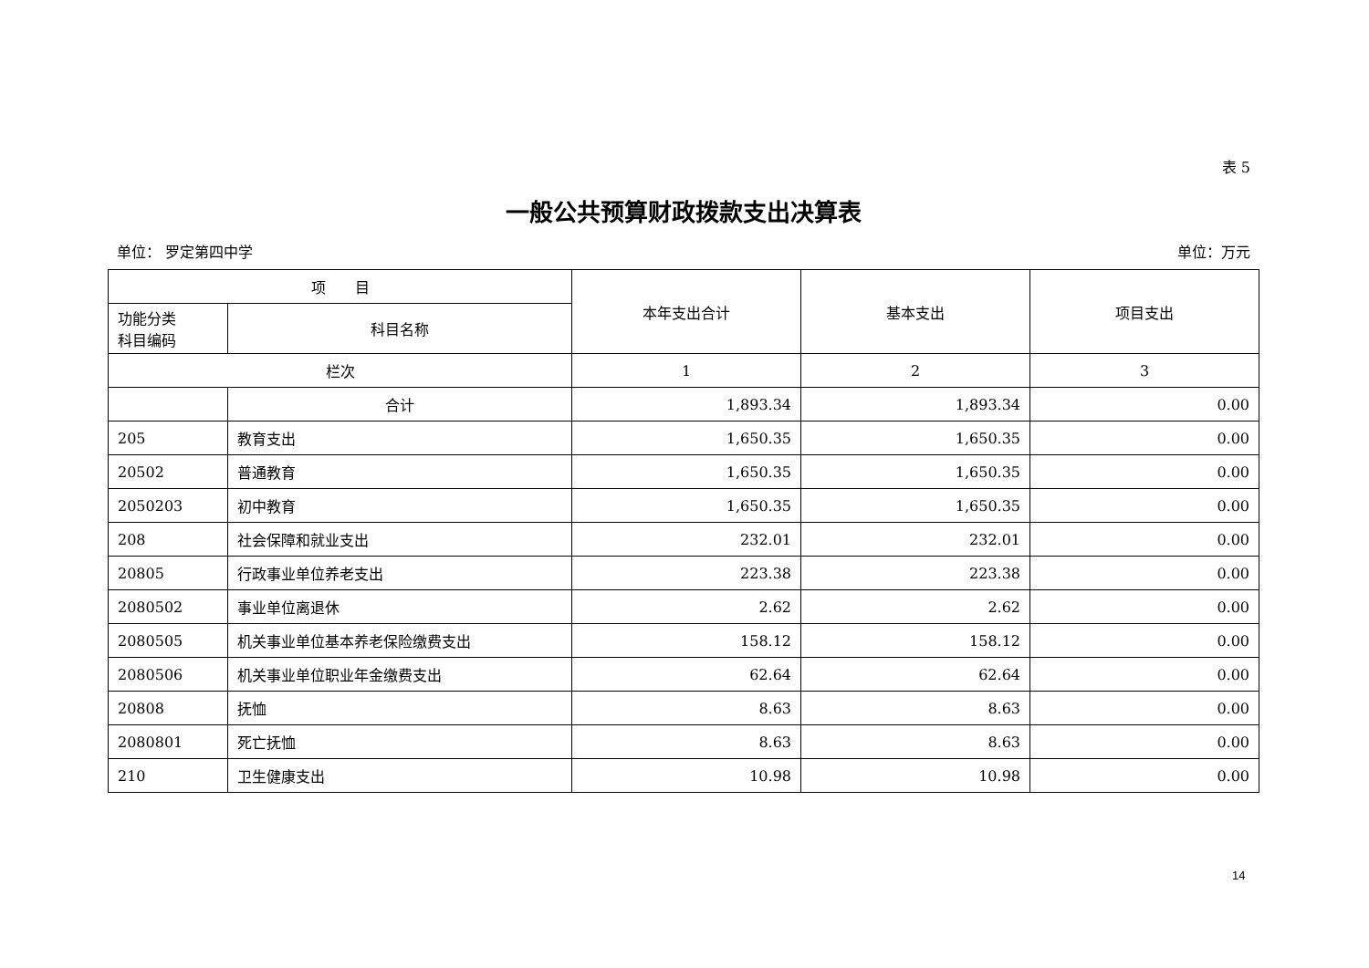表 5
一般公共预算财政拨款支出决算表
单位： 罗定第四中学 单位：万元
| 项 目 | | 本年支出合计 | 基本支出 | 项目支出 |
| --- | --- | --- | --- | --- |
| 功能分类 科目编码 | 科目名称 | | | |
| 栏次 | | 1 | 2 | 3 |
| | 合计 | 1,893.34 | 1,893.34 | 0.00 |
| 205 | 教育支出 | 1,650.35 | 1,650.35 | 0.00 |
| 20502 | 普通教育 | 1,650.35 | 1,650.35 | 0.00 |
| 2050203 | 初中教育 | 1,650.35 | 1,650.35 | 0.00 |
| 208 | 社会保障和就业支出 | 232.01 | 232.01 | 0.00 |
| 20805 | 行政事业单位养老支出 | 223.38 | 223.38 | 0.00 |
| 2080502 | 事业单位离退休 | 2.62 | 2.62 | 0.00 |
| 2080505 | 机关事业单位基本养老保险缴费支出 | 158.12 | 158.12 | 0.00 |
| 2080506 | 机关事业单位职业年金缴费支出 | 62.64 | 62.64 | 0.00 |
| 20808 | 抚恤 | 8.63 | 8.63 | 0.00 |
| 2080801 | 死亡抚恤 | 8.63 | 8.63 | 0.00 |
| 210 | 卫生健康支出 | 10.98 | 10.98 | 0.00 |
14